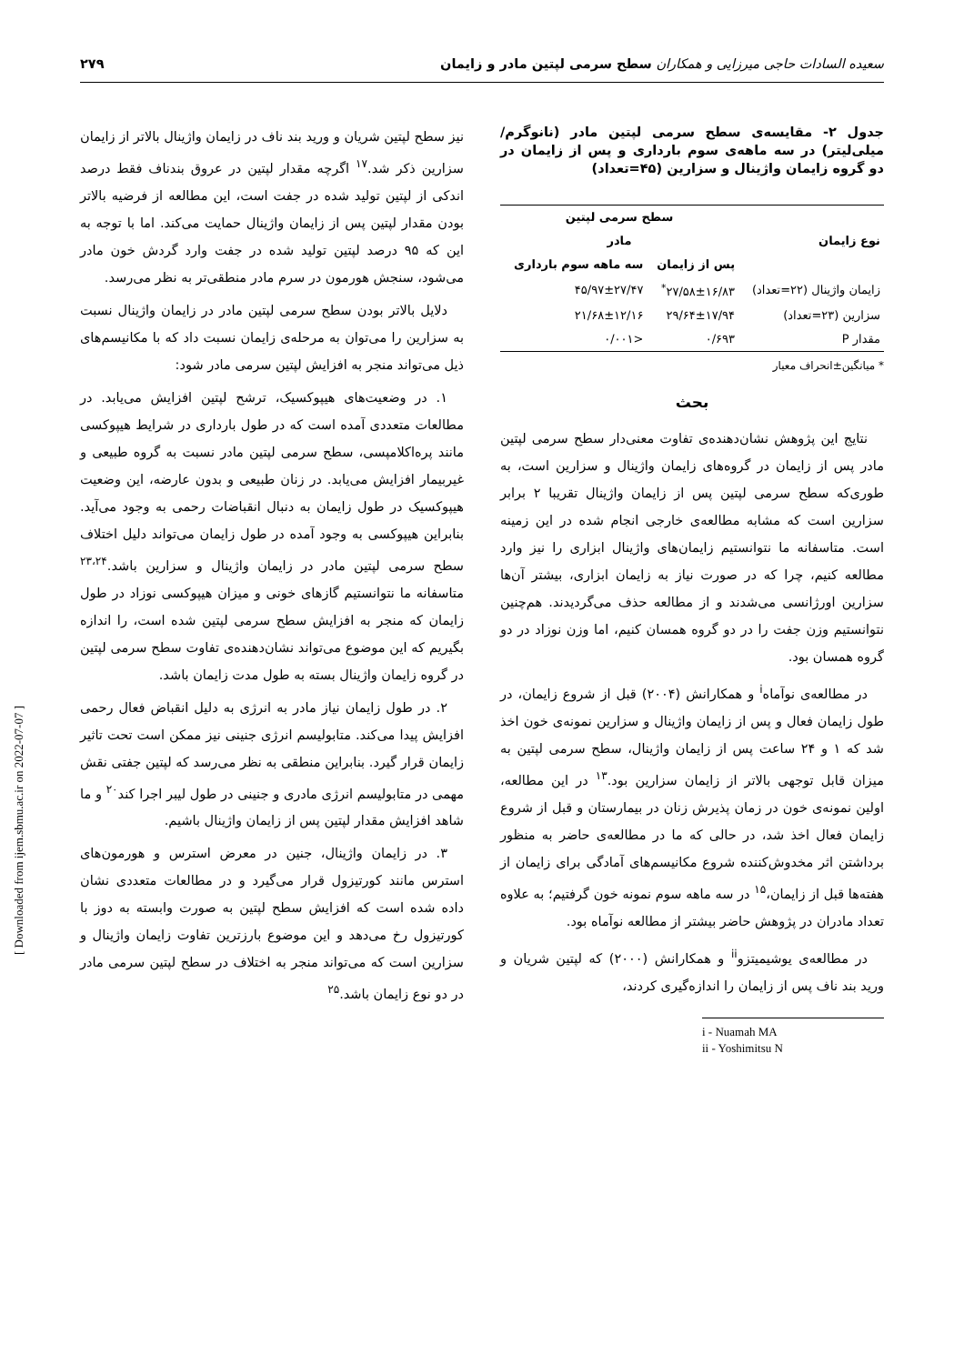سعیده السادات حاجی میرزایی و همکاران سطح سرمی لپتین مادر و زایمان ۲۷۹
جدول ۲- مقایسه‌ی سطح سرمی لپتین مادر (نانوگرم/میلی‌لیتر) در سه ماهه‌ی سوم بارداری و پس از زایمان در دو گروه زایمان واژینال و سزارین (۴۵=تعداد)
| نوع زایمان | سطح سرمی لپتین مادر | |
| --- | --- | --- |
| | پس از زایمان | سه ماهه سوم بارداری |
| زایمان واژینال (۲۲=تعداد) | ۲۷/۵۸±۱۶/۸۳<sup>*</sup> | ۴۵/۹۷±۲۷/۴۷ |
| سزارین (۲۳=تعداد) | ۲۹/۶۴±۱۷/۹۴ | ۲۱/۶۸±۱۲/۱۶ |
| مقدار P | ۰/۶۹۳ | <۰/۰۰۱ |
* میانگین±انحراف معیار
بحث
نتایج این پژوهش نشان‌دهنده‌ی تفاوت معنی‌دار سطح سرمی لپتین مادر پس از زایمان در گروه‌های زایمان واژینال و سزارین است، به طوری‌که سطح سرمی لپتین پس از زایمان واژینال تقریبا ۲ برابر سزارین است که مشابه مطالعه‌ی خارجی انجام شده در این زمینه است. متاسفانه ما نتوانستیم زایمان‌های واژینال ابزاری را نیز وارد مطالعه کنیم، چرا که در صورت نیاز به زایمان ابزاری، بیشتر آن‌ها سزارین اورژانسی می‌شدند و از مطالعه حذف می‌گردیدند. هم‌چنین نتوانستیم وزن جفت را در دو گروه همسان کنیم، اما وزن نوزاد در دو گروه همسان بود.
در مطالعه‌ی نوآماه<sup>i</sup> و همکارانش (۲۰۰۴) قبل از شروع زایمان، در طول زایمان فعال و پس از زایمان واژینال و سزارین نمونه‌ی خون اخذ شد که ۱ و ۲۴ ساعت پس از زایمان واژینال، سطح سرمی لپتین به میزان قابل توجهی بالاتر از زایمان سزارین بود.<sup>۱۳</sup> در این مطالعه، اولین نمونه‌ی خون در زمان پذیرش زنان در بیمارستان و قبل از شروع زایمان فعال اخذ شد، در حالی که ما در مطالعه‌ی حاضر به منظور برداشتن اثر مخدوش‌کننده شروع مکانیسم‌های آمادگی برای زایمان از هفته‌ها قبل از زایمان،<sup>۱۵</sup> در سه ماهه سوم نمونه خون گرفتیم؛ به علاوه تعداد مادران در پژوهش حاضر بیشتر از مطالعه نوآماه بود.
در مطالعه‌ی یوشیمیتزو<sup>ii</sup> و همکارانش (۲۰۰۰) که لپتین شریان و ورید بند ناف پس از زایمان را اندازه‌گیری کردند،
i - Nuamah MA
ii - Yoshimitsu N
نیز سطح لپتین شریان و ورید بند ناف در زایمان واژینال بالاتر از زایمان سزارین ذکر شد.<sup>۱۷</sup> اگرچه مقدار لپتین در عروق بندناف فقط درصد اندکی از لپتین تولید شده در جفت است، این مطالعه از فرضیه بالاتر بودن مقدار لپتین پس از زایمان واژینال حمایت می‌کند. اما با توجه به این که ۹۵ درصد لپتین تولید شده در جفت وارد گردش خون مادر می‌شود، سنجش هورمون در سرم مادر منطقی‌تر به نظر می‌رسد.
دلایل بالاتر بودن سطح سرمی لپتین مادر در زایمان واژینال نسبت به سزارین را می‌توان به مرحله‌ی زایمان نسبت داد که با مکانیسم‌های ذیل می‌تواند منجر به افزایش لپتین سرمی مادر شود:
۱. در وضعیت‌های هیپوکسیک، ترشح لپتین افزایش می‌یابد. در مطالعات متعددی آمده است که در طول بارداری در شرایط هیپوکسی مانند پره‌اکلامپسی، سطح سرمی لپتین مادر نسبت به گروه طبیعی و غیربیمار افزایش می‌یابد. در زنان طبیعی و بدون عارضه، این وضعیت هیپوکسیک در طول زایمان به دنبال انقباضات رحمی به وجود می‌آید. بنابراین هیپوکسی به وجود آمده در طول زایمان می‌تواند دلیل اختلاف سطح سرمی لپتین مادر در زایمان واژینال و سزارین باشد.<sup>۲۳،۲۴</sup> متاسفانه ما نتوانستیم گازهای خونی و میزان هیپوکسی نوزاد در طول زایمان که منجر به افزایش سطح سرمی لپتین شده است، را اندازه بگیریم که این موضوع می‌تواند نشان‌دهنده‌ی تفاوت سطح سرمی لپتین در گروه زایمان واژینال بسته به طول مدت زایمان باشد.
۲. در طول زایمان نیاز مادر به انرژی به دلیل انقباض فعال رحمی افزایش پیدا می‌کند. متابولیسم انرژی جنینی نیز ممکن است تحت تاثیر زایمان قرار گیرد. بنابراین منطقی به نظر می‌رسد که لپتین جفتی نقش مهمی در متابولیسم انرژی مادری و جنینی در طول لیبر اجرا کند<sup>۲۰</sup> و ما شاهد افزایش مقدار لپتین پس از زایمان واژینال باشیم.
۳. در زایمان واژینال، جنین در معرض استرس و هورمون‌های استرس مانند کورتیزول قرار می‌گیرد و در مطالعات متعددی نشان داده شده است که افزایش سطح لپتین به صورت وابسته به دوز با کورتیزول رخ می‌دهد و این موضوع بارزترین تفاوت زایمان واژینال و سزارین است که می‌تواند منجر به اختلاف در سطح لپتین سرمی مادر در دو نوع زایمان باشد.<sup>۲۵</sup>
[ Downloaded from ijem.sbmu.ac.ir on 2022-07-07 ]